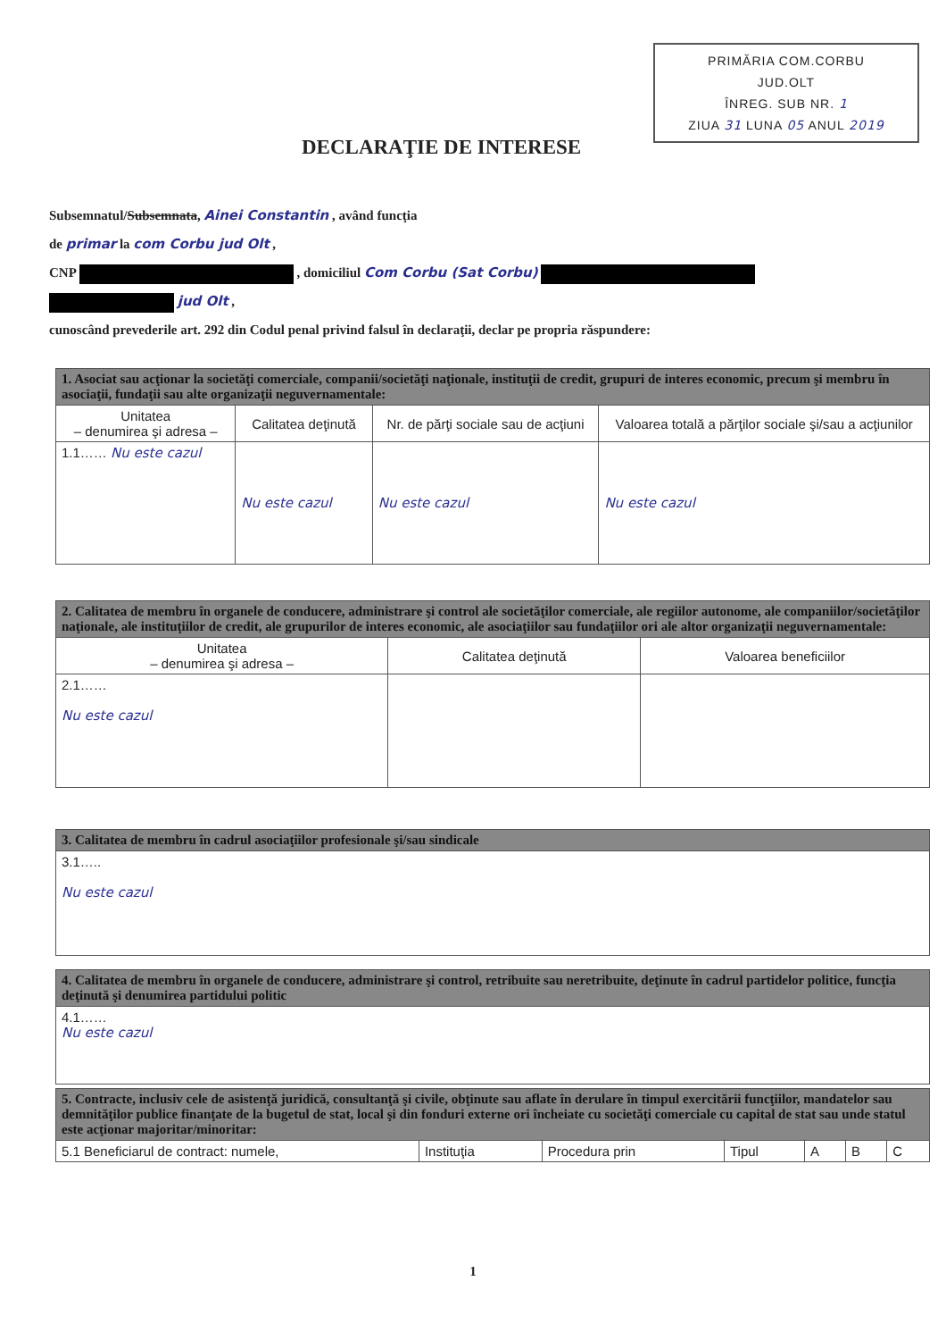PRIMĂRIA COM.CORBU
JUD.OLT
ÎNREG. SUB NR. 1
ZIUA 31 LUNA 05 ANUL 2019
DECLARAŢIE DE INTERESE
Subsemnatul/Subsemnata, Ainei Constantin , având funcţia
de primar la com Corbu jud Olt ,
CNP , domiciliul Com Corbu (Sat Corbu)
jud Olt ,
cunoscând prevederile art. 292 din Codul penal privind falsul în declaraţii, declar pe propria răspundere:
| 1. Asociat sau acţionar la societăţi comerciale, companii/societăţi naţionale, instituţii de credit, grupuri de interes economic, precum şi membru în asociaţii, fundaţii sau alte organizaţii neguvernamentale: | | | |
| Unitatea – denumirea şi adresa – | Calitatea deţinută | Nr. de părţi sociale sau de acţiuni | Valoarea totală a părţilor sociale şi/sau a acţiunilor |
| 1.1…… Nu este cazul | Nu este cazul | Nu este cazul | Nu este cazul |
| 2. Calitatea de membru în organele de conducere, administrare şi control ale societăţilor comerciale, ale regiilor autonome, ale companiilor/societăţilor naţionale, ale instituţiilor de credit, ale grupurilor de interes economic, ale asociaţiilor sau fundaţiilor ori ale altor organizaţii neguvernamentale: | | |
| Unitatea – denumirea şi adresa – | Calitatea deţinută | Valoarea beneficiilor |
| 2.1…… Nu este cazul | | |
| 3. Calitatea de membru în cadrul asociaţiilor profesionale şi/sau sindicale |
| 3.1….. Nu este cazul |
| 4. Calitatea de membru în organele de conducere, administrare şi control, retribuite sau neretribuite, deţinute în cadrul partidelor politice, funcţia deţinută şi denumirea partidului politic |
| 4.1…… Nu este cazul |
| 5. Contracte, inclusiv cele de asistenţă juridică, consultanţă şi civile, obţinute sau aflate în derulare în timpul exercitării funcţiilor, mandatelor sau demnităţilor publice finanţate de la bugetul de stat, local şi din fonduri externe ori încheiate cu societăţi comerciale cu capital de stat sau unde statul este acţionar majoritar/minoritar: | | | | | | |
| 5.1 Beneficiarul de contract: numele, | Instituţia | Procedura prin | Tipul | A | B | C |
1